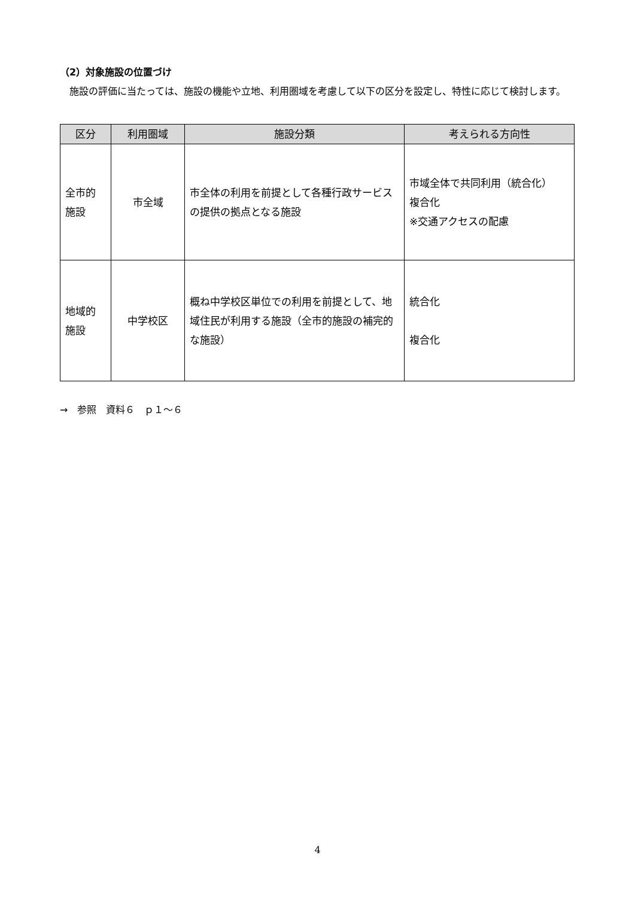（2）対象施設の位置づけ
　施設の評価に当たっては、施設の機能や立地、利用圏域を考慮して以下の区分を設定し、特性に応じて検討します。
| 区分 | 利用圏域 | 施設分類 | 考えられる方向性 |
| --- | --- | --- | --- |
| 全市的 施設 | 市全域 | 市全体の利用を前提として各種行政サービスの提供の拠点となる施設 | 市域全体で共同利用（統合化） 複合化 ※交通アクセスの配慮 |
| 地域的 施設 | 中学校区 | 概ね中学校区単位での利用を前提として、地域住民が利用する施設（全市的施設の補完的な施設） | 統合化 複合化 |
→　参照　資料６　ｐ１～６
4